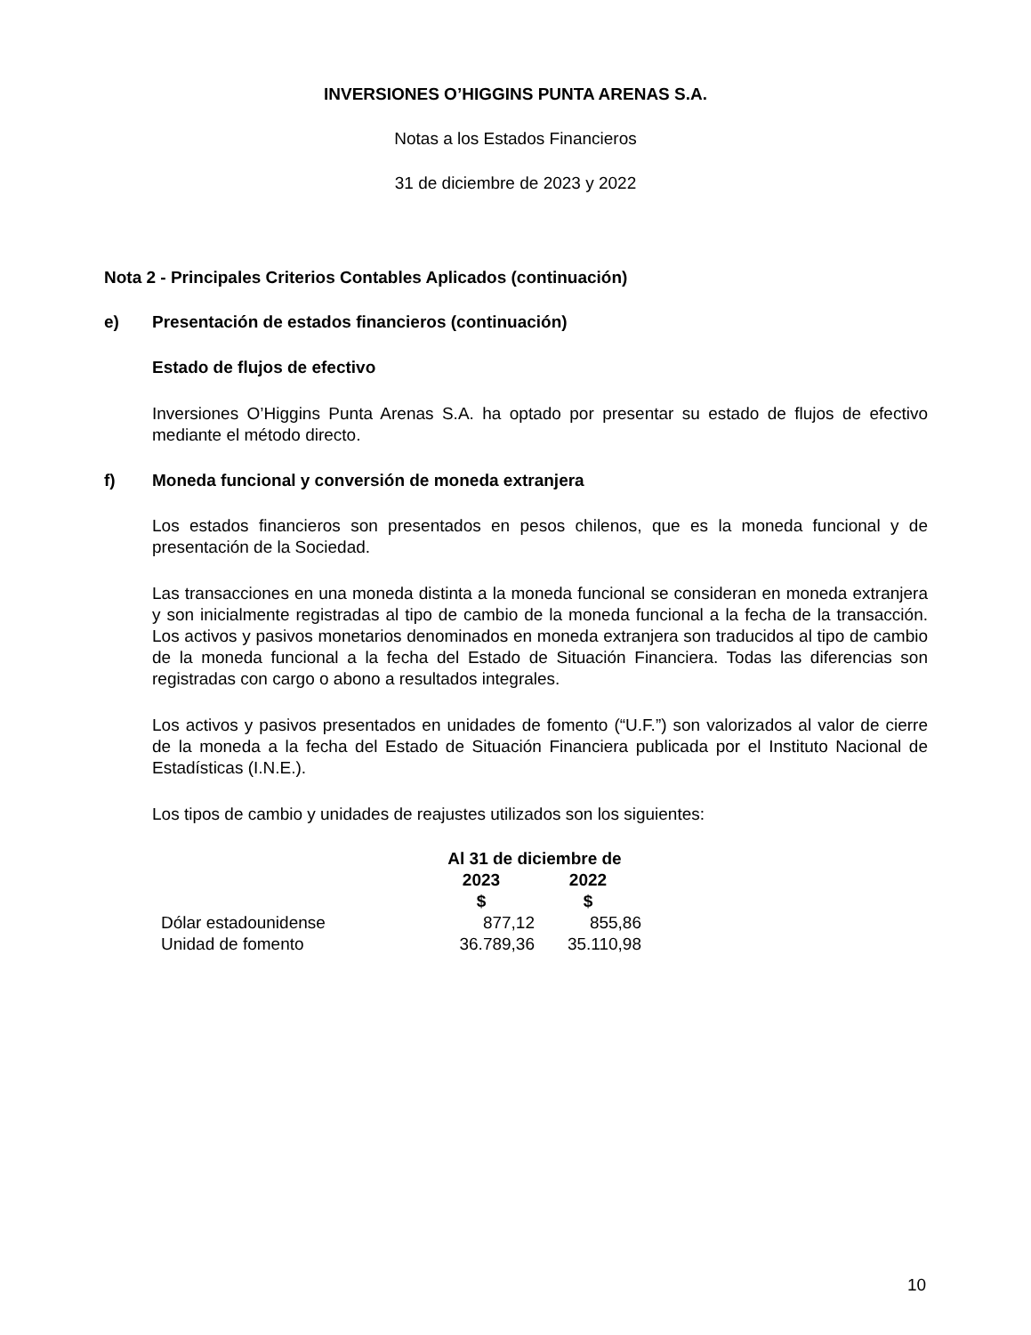INVERSIONES O’HIGGINS PUNTA ARENAS S.A.
Notas a los Estados Financieros
31 de diciembre de 2023 y 2022
Nota 2 - Principales Criterios Contables Aplicados (continuación)
e) Presentación de estados financieros (continuación)
Estado de flujos de efectivo
Inversiones O’Higgins Punta Arenas S.A. ha optado por presentar su estado de flujos de efectivo mediante el método directo.
f) Moneda funcional y conversión de moneda extranjera
Los estados financieros son presentados en pesos chilenos, que es la moneda funcional y de presentación de la Sociedad.
Las transacciones en una moneda distinta a la moneda funcional se consideran en moneda extranjera y son inicialmente registradas al tipo de cambio de la moneda funcional a la fecha de la transacción. Los activos y pasivos monetarios denominados en moneda extranjera son traducidos al tipo de cambio de la moneda funcional a la fecha del Estado de Situación Financiera. Todas las diferencias son registradas con cargo o abono a resultados integrales.
Los activos y pasivos presentados en unidades de fomento (“U.F.”) son valorizados al valor de cierre de la moneda a la fecha del Estado de Situación Financiera publicada por el Instituto Nacional de Estadísticas (I.N.E.).
Los tipos de cambio y unidades de reajustes utilizados son los siguientes:
| | Al 31 de diciembre de | |
| --- | --- | --- |
| | 2023 | 2022 |
| | $ | $ |
| Dólar estadounidense | 877,12 | 855,86 |
| Unidad de fomento | 36.789,36 | 35.110,98 |
10